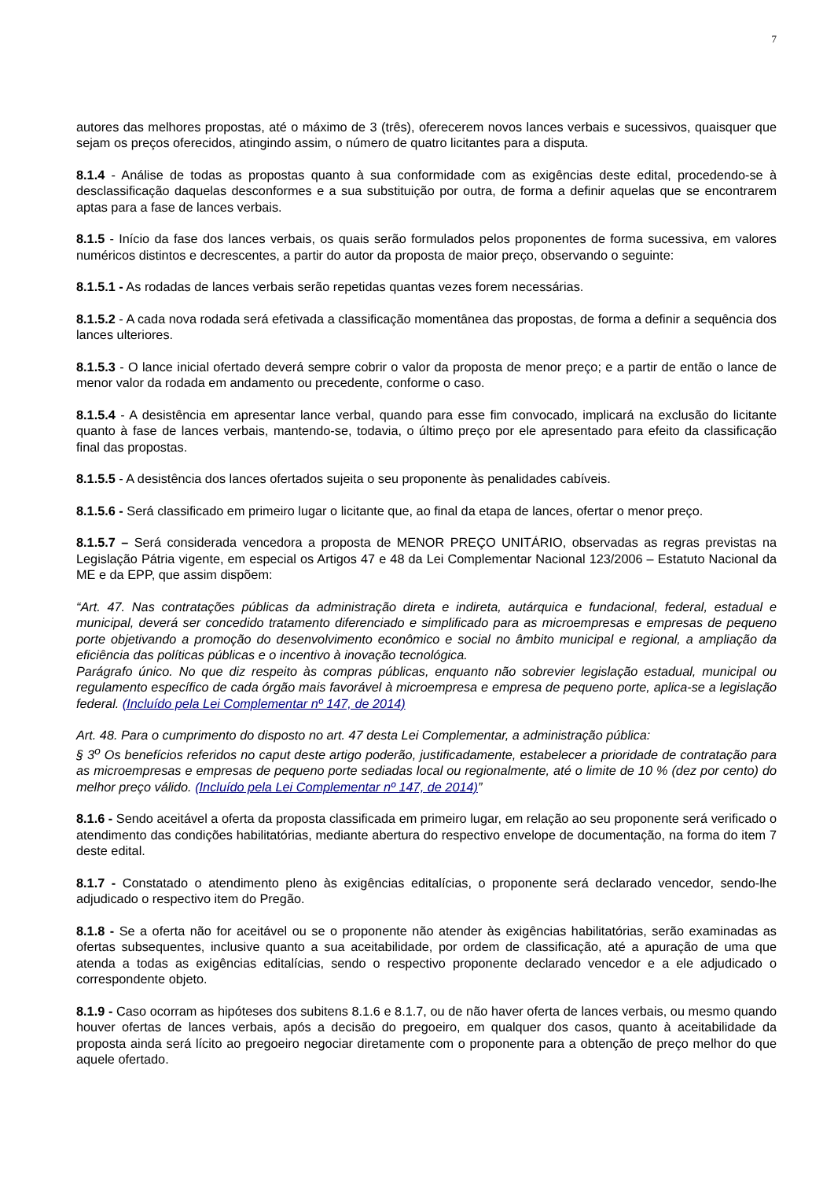7
autores das melhores propostas, até o máximo de 3 (três), oferecerem novos lances verbais e sucessivos, quaisquer que sejam os preços oferecidos, atingindo assim, o número de quatro licitantes para a disputa.
8.1.4 - Análise de todas as propostas quanto à sua conformidade com as exigências deste edital, procedendo-se à desclassificação daquelas desconformes e a sua substituição por outra, de forma a definir aquelas que se encontrarem aptas para a fase de lances verbais.
8.1.5 - Início da fase dos lances verbais, os quais serão formulados pelos proponentes de forma sucessiva, em valores numéricos distintos e decrescentes, a partir do autor da proposta de maior preço, observando o seguinte:
8.1.5.1 - As rodadas de lances verbais serão repetidas quantas vezes forem necessárias.
8.1.5.2 - A cada nova rodada será efetivada a classificação momentânea das propostas, de forma a definir a sequência dos lances ulteriores.
8.1.5.3 - O lance inicial ofertado deverá sempre cobrir o valor da proposta de menor preço; e a partir de então o lance de menor valor da rodada em andamento ou precedente, conforme o caso.
8.1.5.4 - A desistência em apresentar lance verbal, quando para esse fim convocado, implicará na exclusão do licitante quanto à fase de lances verbais, mantendo-se, todavia, o último preço por ele apresentado para efeito da classificação final das propostas.
8.1.5.5 - A desistência dos lances ofertados sujeita o seu proponente às penalidades cabíveis.
8.1.5.6 - Será classificado em primeiro lugar o licitante que, ao final da etapa de lances, ofertar o menor preço.
8.1.5.7 – Será considerada vencedora a proposta de MENOR PREÇO UNITÁRIO, observadas as regras previstas na Legislação Pátria vigente, em especial os Artigos 47 e 48 da Lei Complementar Nacional 123/2006 – Estatuto Nacional da ME e da EPP, que assim dispõem:
“Art. 47. Nas contratações públicas da administração direta e indireta, autárquica e fundacional, federal, estadual e municipal, deverá ser concedido tratamento diferenciado e simplificado para as microempresas e empresas de pequeno porte objetivando a promoção do desenvolvimento econômico e social no âmbito municipal e regional, a ampliação da eficiência das políticas públicas e o incentivo à inovação tecnológica.
Parágrafo único. No que diz respeito às compras públicas, enquanto não sobrevier legislação estadual, municipal ou regulamento específico de cada órgão mais favorável à microempresa e empresa de pequeno porte, aplica-se a legislação federal. (Incluído pela Lei Complementar nº 147, de 2014)
Art. 48. Para o cumprimento do disposto no art. 47 desta Lei Complementar, a administração pública:
§ 3<sup>o</sup> Os benefícios referidos no caput deste artigo poderão, justificadamente, estabelecer a prioridade de contratação para as microempresas e empresas de pequeno porte sediadas local ou regionalmente, até o limite de 10 % (dez por cento) do melhor preço válido. (Incluído pela Lei Complementar nº 147, de 2014)”
8.1.6 - Sendo aceitável a oferta da proposta classificada em primeiro lugar, em relação ao seu proponente será verificado o atendimento das condições habilitatórias, mediante abertura do respectivo envelope de documentação, na forma do item 7 deste edital.
8.1.7 - Constatado o atendimento pleno às exigências editalícias, o proponente será declarado vencedor, sendo-lhe adjudicado o respectivo item do Pregão.
8.1.8 - Se a oferta não for aceitável ou se o proponente não atender às exigências habilitatórias, serão examinadas as ofertas subsequentes, inclusive quanto a sua aceitabilidade, por ordem de classificação, até a apuração de uma que atenda a todas as exigências editalícias, sendo o respectivo proponente declarado vencedor e a ele adjudicado o correspondente objeto.
8.1.9 - Caso ocorram as hipóteses dos subitens 8.1.6 e 8.1.7, ou de não haver oferta de lances verbais, ou mesmo quando houver ofertas de lances verbais, após a decisão do pregoeiro, em qualquer dos casos, quanto à aceitabilidade da proposta ainda será lícito ao pregoeiro negociar diretamente com o proponente para a obtenção de preço melhor do que aquele ofertado.